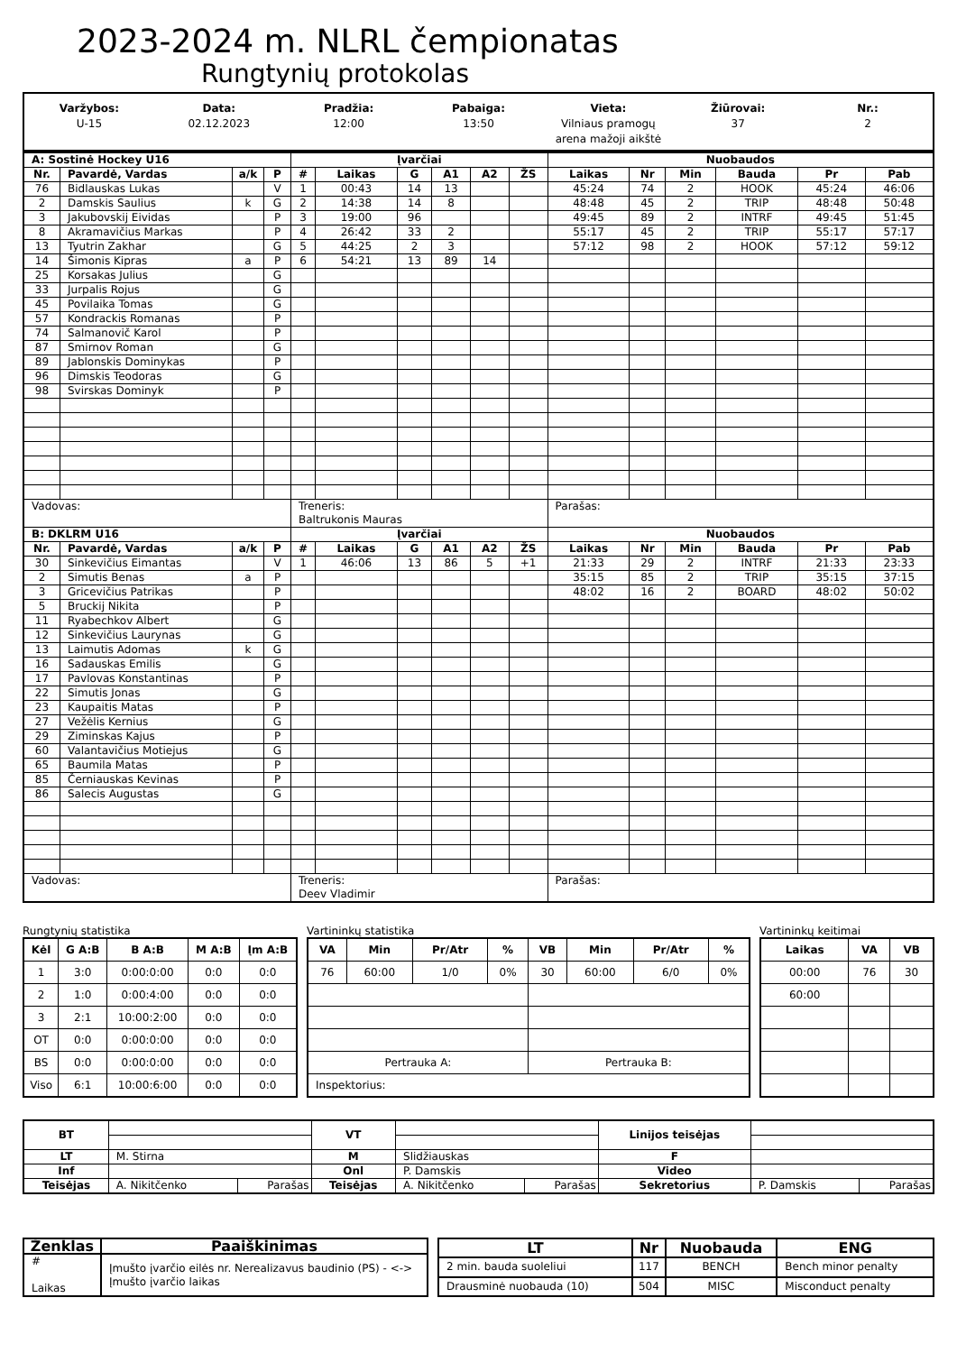2023-2024 m. NLRL čempionatas
Rungtynių protokolas
Varžybos:
U-15
Data:
02.12.2023
Pradžia:
12:00
Pabaiga:
13:50
Vieta:
Vilniaus pramogų
arena mažoji aikštė
Žiūrovai:
37
Nr.:
2
| A: Sostinė Hockey U16 | | | | Įvarčiai | | | | | | Nuobaudos | | | | | |
| --- | --- | --- | --- | --- | --- | --- | --- | --- | --- | --- | --- | --- | --- | --- | --- |
| Nr. | Pavardė, Vardas | a/k | P | # | Laikas | G | A1 | A2 | ŽS | Laikas | Nr | Min | Bauda | Pr | Pab |
| 76 | Bidlauskas Lukas | | V | 1 | 00:43 | 14 | 13 | | | 45:24 | 74 | 2 | HOOK | 45:24 | 46:06 |
| 2 | Damskis Saulius | k | G | 2 | 14:38 | 14 | 8 | | | 48:48 | 45 | 2 | TRIP | 48:48 | 50:48 |
| 3 | Jakubovskij Eividas | | P | 3 | 19:00 | 96 | | | | 49:45 | 89 | 2 | INTRF | 49:45 | 51:45 |
| 8 | Akramavičius Markas | | P | 4 | 26:42 | 33 | 2 | | | 55:17 | 45 | 2 | TRIP | 55:17 | 57:17 |
| 13 | Tyutrin Zakhar | | G | 5 | 44:25 | 2 | 3 | | | 57:12 | 98 | 2 | HOOK | 57:12 | 59:12 |
| 14 | Šimonis Kipras | a | P | 6 | 54:21 | 13 | 89 | 14 | | | | | | | |
| 25 | Korsakas Julius | | G | | | | | | | | | | | | |
| 33 | Jurpalis Rojus | | G | | | | | | | | | | | | |
| 45 | Povilaika Tomas | | G | | | | | | | | | | | | |
| 57 | Kondrackis Romanas | | P | | | | | | | | | | | | |
| 74 | Salmanovič Karol | | P | | | | | | | | | | | | |
| 87 | Smirnov Roman | | G | | | | | | | | | | | | |
| 89 | Jablonskis Dominykas | | P | | | | | | | | | | | | |
| 96 | Dimskis Teodoras | | G | | | | | | | | | | | | |
| 98 | Svirskas Dominyk | | P | | | | | | | | | | | | |
| Vadovas: | | | | Treneris: Baltrukonis Mauras | | | | | | Parašas: | | | | | |
| B: DKLRM U16 | | | | Įvarčiai | | | | | | Nuobaudos | | | | | |
| Nr. | Pavardė, Vardas | a/k | P | # | Laikas | G | A1 | A2 | ŽS | Laikas | Nr | Min | Bauda | Pr | Pab |
| 30 | Sinkevičius Eimantas | | V | 1 | 46:06 | 13 | 86 | 5 | +1 | 21:33 | 29 | 2 | INTRF | 21:33 | 23:33 |
| 2 | Simutis Benas | a | P | | | | | | | 35:15 | 85 | 2 | TRIP | 35:15 | 37:15 |
| 3 | Gricevičius Patrikas | | P | | | | | | | 48:02 | 16 | 2 | BOARD | 48:02 | 50:02 |
| 5 | Bruckij Nikita | | P | | | | | | | | | | | | |
| 11 | Ryabechkov Albert | | G | | | | | | | | | | | | |
| 12 | Sinkevičius Laurynas | | G | | | | | | | | | | | | |
| 13 | Laimutis Adomas | k | G | | | | | | | | | | | | |
| 16 | Sadauskas Emilis | | G | | | | | | | | | | | | |
| 17 | Pavlovas Konstantinas | | P | | | | | | | | | | | | |
| 22 | Simutis Jonas | | G | | | | | | | | | | | | |
| 23 | Kaupaitis Matas | | P | | | | | | | | | | | | |
| 27 | Vežėlis Kernius | | G | | | | | | | | | | | | |
| 29 | Ziminskas Kajus | | P | | | | | | | | | | | | |
| 60 | Valantavičius Motiejus | | G | | | | | | | | | | | | |
| 65 | Baumila Matas | | P | | | | | | | | | | | | |
| 85 | Černiauskas Kevinas | | P | | | | | | | | | | | | |
| 86 | Salecis Augustas | | G | | | | | | | | | | | | |
| Vadovas: | | | | Treneris: Deev Vladimir | | | | | | Parašas: | | | | | |
Rungtynių statistika
| Kėl | G A:B | B A:B | M A:B | Įm A:B |
| --- | --- | --- | --- | --- |
| 1 | 3:0 | 0:00:0:00 | 0:0 | 0:0 |
| 2 | 1:0 | 0:00:4:00 | 0:0 | 0:0 |
| 3 | 2:1 | 10:00:2:00 | 0:0 | 0:0 |
| OT | 0:0 | 0:00:0:00 | 0:0 | 0:0 |
| BS | 0:0 | 0:00:0:00 | 0:0 | 0:0 |
| Viso | 6:1 | 10:00:6:00 | 0:0 | 0:0 |
Vartininkų statistika
| VA | Min | Pr/Atr | % | VB | Min | Pr/Atr | % |
| --- | --- | --- | --- | --- | --- | --- | --- |
| 76 | 60:00 | 1/0 | 0% | 30 | 60:00 | 6/0 | 0% |
| Pertrauka A: | | | | Pertrauka B: | | | |
| Inspektorius: | | | | | | | |
Vartininkų keitimai
| Laikas | VA | VB |
| --- | --- | --- |
| 00:00 | 76 | 30 |
| 60:00 | | |
| BT | | | VT | | | Linijos teisėjas | | |
| LT | M. Stirna | | M | Slidžiauskas | | F | | |
| Inf | | | Onl | P. Damskis | | Video | | |
| Teisėjas | A. Nikitčenko | Parašas | Teisėjas | A. Nikitčenko | Parašas | Sekretorius | P. Damskis | Parašas |
| Ženklas | Paaiškinimas |
| --- | --- |
| # Laikas | Įmušto įvarčio eilės nr. Nerealizavus baudinio (PS) - <-> Įmušto įvarčio laikas |
| LT | Nr | Nuobauda | ENG |
| --- | --- | --- | --- |
| 2 min. bauda suoleliui | 117 | BENCH | Bench minor penalty |
| Drausminė nuobauda (10) | 504 | MISC | Misconduct penalty |